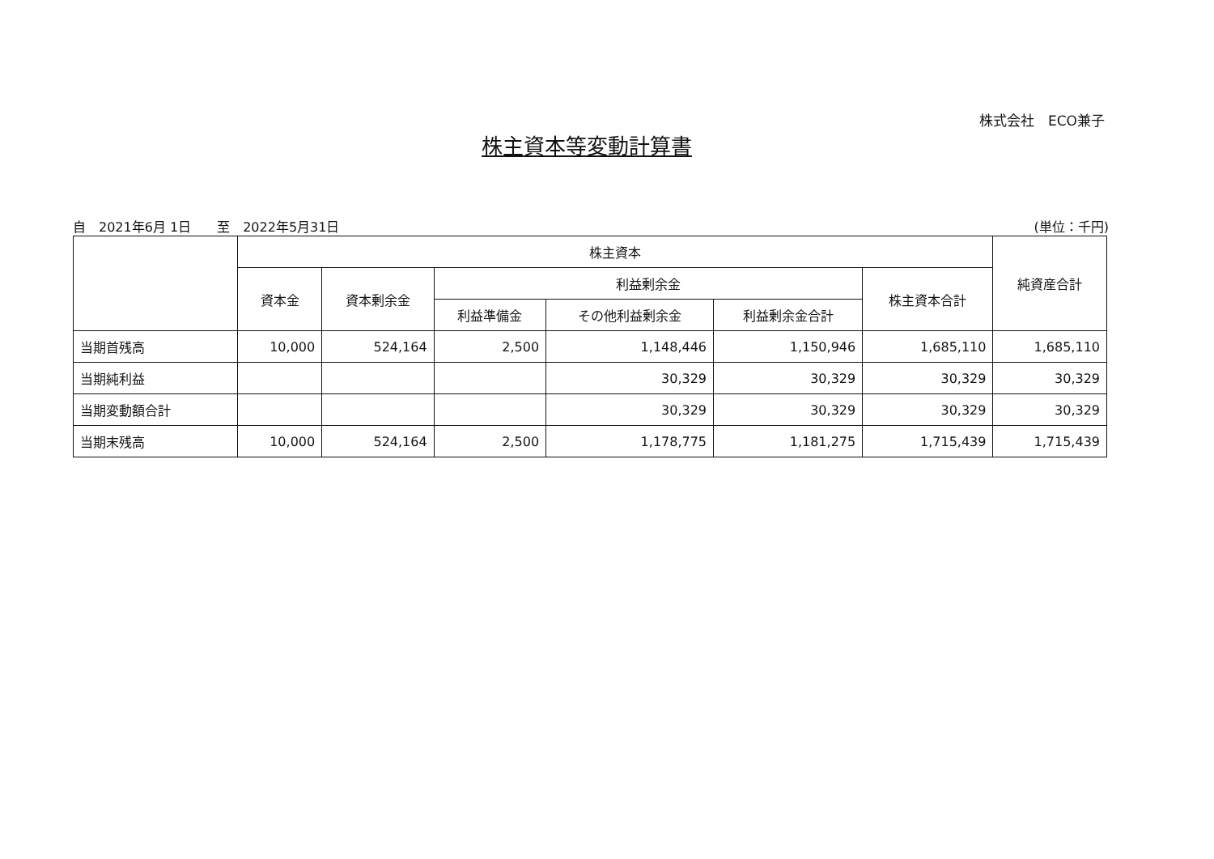株式会社　ECO兼子
株主資本等変動計算書
自　2021年6月 1日　　至　2022年5月31日
(単位：千円)
| | 株主資本 | | | | | | 純資産合計 |
| --- | --- | --- | --- | --- | --- | --- | --- |
| | 資本金 | 資本剰余金 | 利益剰余金 | | | 株主資本合計 | |
| | | | 利益準備金 | その他利益剰余金 | 利益剰余金合計 | | |
| 当期首残高 | 10,000 | 524,164 | 2,500 | 1,148,446 | 1,150,946 | 1,685,110 | 1,685,110 |
| 当期純利益 | | | | 30,329 | 30,329 | 30,329 | 30,329 |
| 当期変動額合計 | | | | 30,329 | 30,329 | 30,329 | 30,329 |
| 当期末残高 | 10,000 | 524,164 | 2,500 | 1,178,775 | 1,181,275 | 1,715,439 | 1,715,439 |